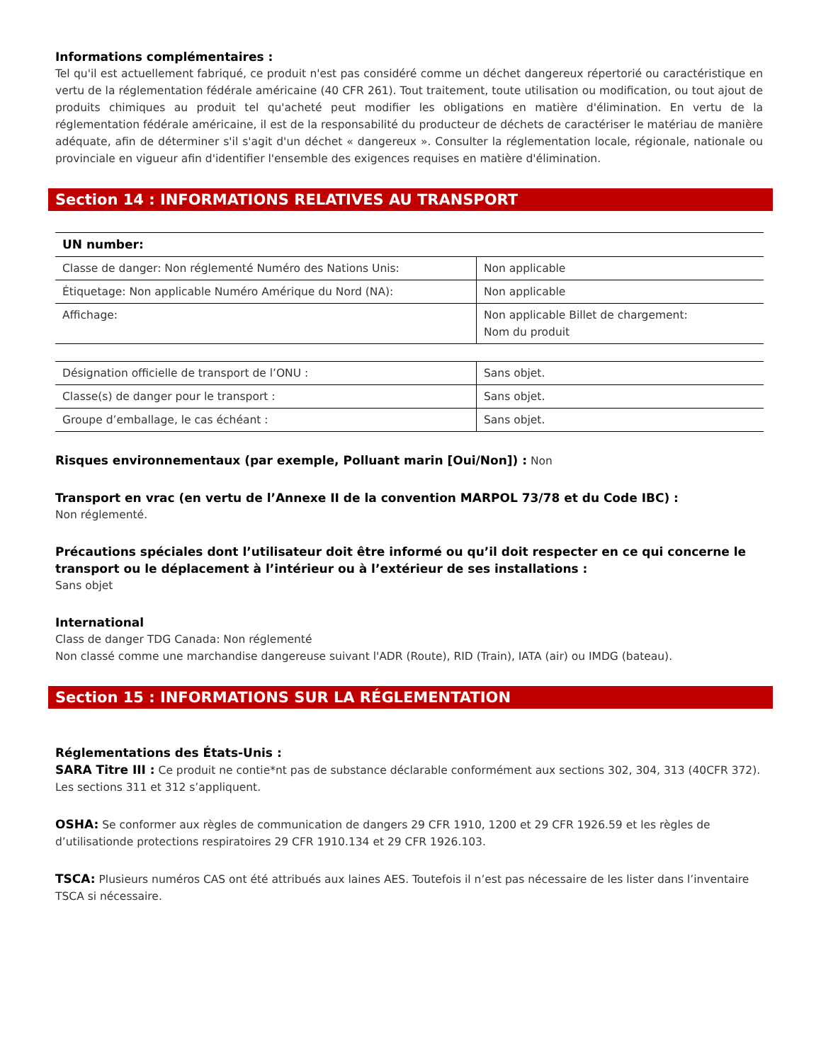Informations complémentaires :
Tel qu'il est actuellement fabriqué, ce produit n'est pas considéré comme un déchet dangereux répertorié ou caractéristique en vertu de la réglementation fédérale américaine (40 CFR 261). Tout traitement, toute utilisation ou modification, ou tout ajout de produits chimiques au produit tel qu'acheté peut modifier les obligations en matière d'élimination. En vertu de la réglementation fédérale américaine, il est de la responsabilité du producteur de déchets de caractériser le matériau de manière adéquate, afin de déterminer s'il s'agit d'un déchet « dangereux ». Consulter la réglementation locale, régionale, nationale ou provinciale en vigueur afin d'identifier l'ensemble des exigences requises en matière d'élimination.
Section 14 : INFORMATIONS RELATIVES AU TRANSPORT
| UN number: | |
| Classe de danger: Non réglementé Numéro des Nations Unis: | Non applicable |
| Étiquetage: Non applicable Numéro Amérique du Nord (NA): | Non applicable |
| Affichage: | Non applicable Billet de chargement: Nom du produit |
| Désignation officielle de transport de l’ONU : | Sans objet. |
| Classe(s) de danger pour le transport : | Sans objet. |
| Groupe d’emballage, le cas échéant : | Sans objet. |
Risques environnementaux (par exemple, Polluant marin [Oui/Non]) : Non
Transport en vrac (en vertu de l’Annexe II de la convention MARPOL 73/78 et du Code IBC) :
Non réglementé.
Précautions spéciales dont l’utilisateur doit être informé ou qu’il doit respecter en ce qui concerne le transport ou le déplacement à l’intérieur ou à l’extérieur de ses installations :
Sans objet
International
Class de danger TDG Canada: Non réglementé
Non classé comme une marchandise dangereuse suivant l'ADR (Route), RID (Train), IATA (air) ou IMDG (bateau).
Section 15 : INFORMATIONS SUR LA RÉGLEMENTATION
Réglementations des États-Unis :
SARA Titre III : Ce produit ne contie*nt pas de substance déclarable conformément aux sections 302, 304, 313 (40CFR 372). Les sections 311 et 312 s’appliquent.
OSHA: Se conformer aux règles de communication de dangers 29 CFR 1910, 1200 et 29 CFR 1926.59 et les règles de d’utilisationde protections respiratoires 29 CFR 1910.134 et 29 CFR 1926.103.
TSCA: Plusieurs numéros CAS ont été attribués aux laines AES. Toutefois il n’est pas nécessaire de les lister dans l’inventaire TSCA si nécessaire.